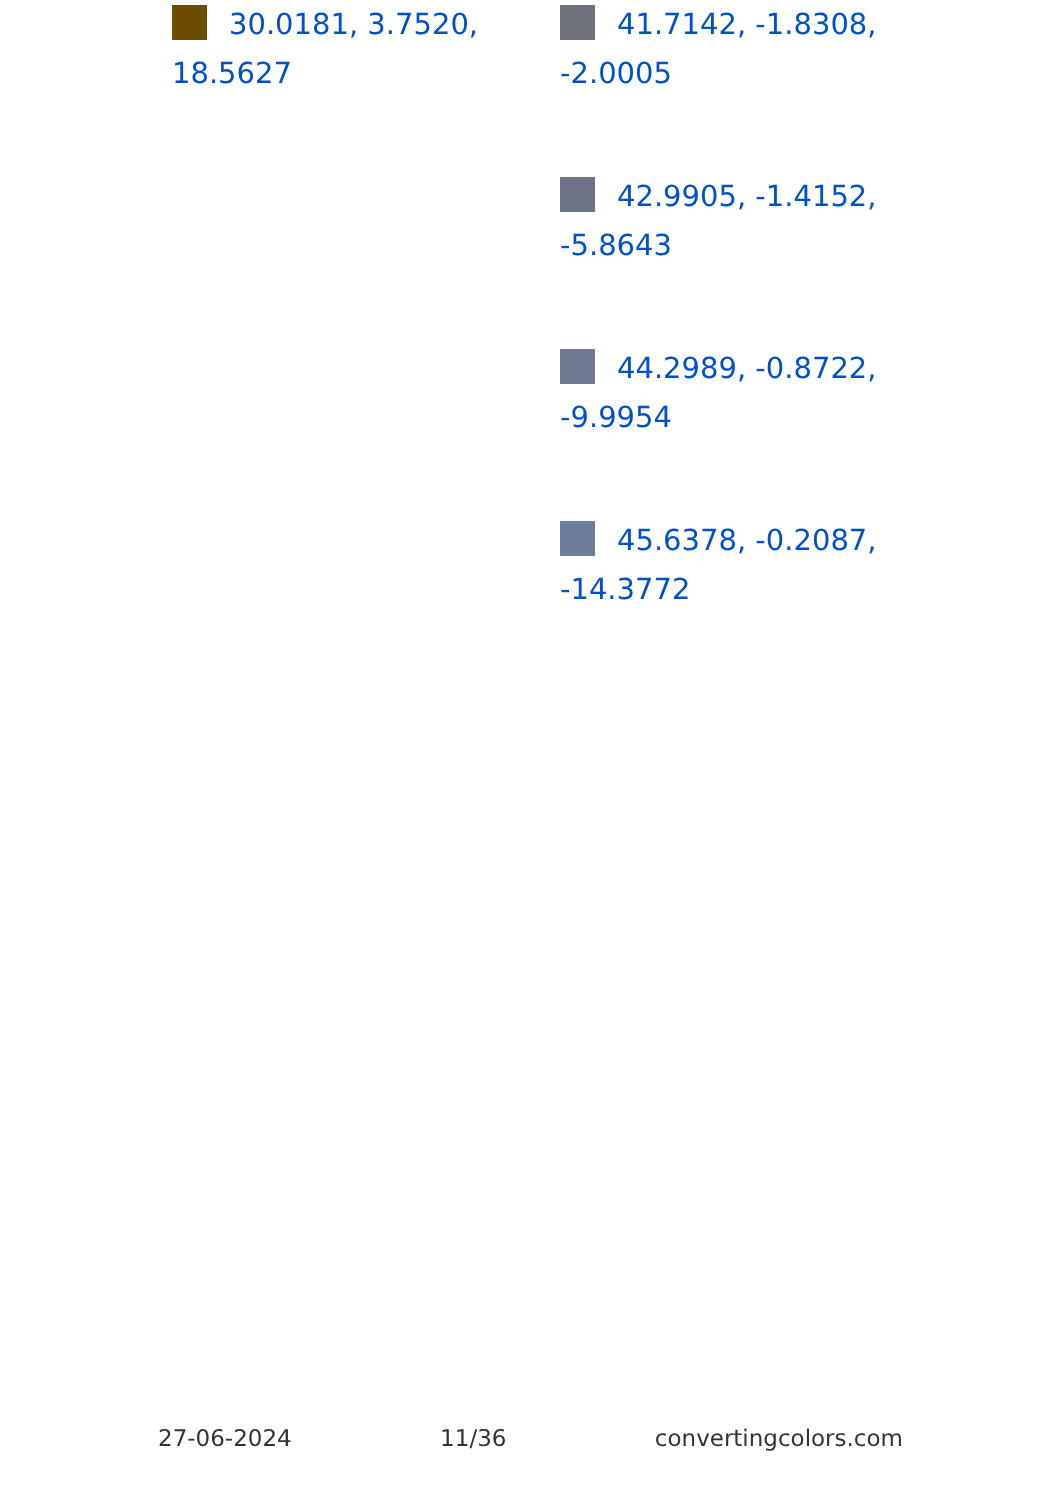30.0181, 3.7520, 18.5627 41.7142, -1.8308, -2.0005
42.9905, -1.4152, -5.8643
44.2989, -0.8722, -9.9954
45.6378, -0.2087, -14.3772
27-06-2024 11/36 convertingcolors.com